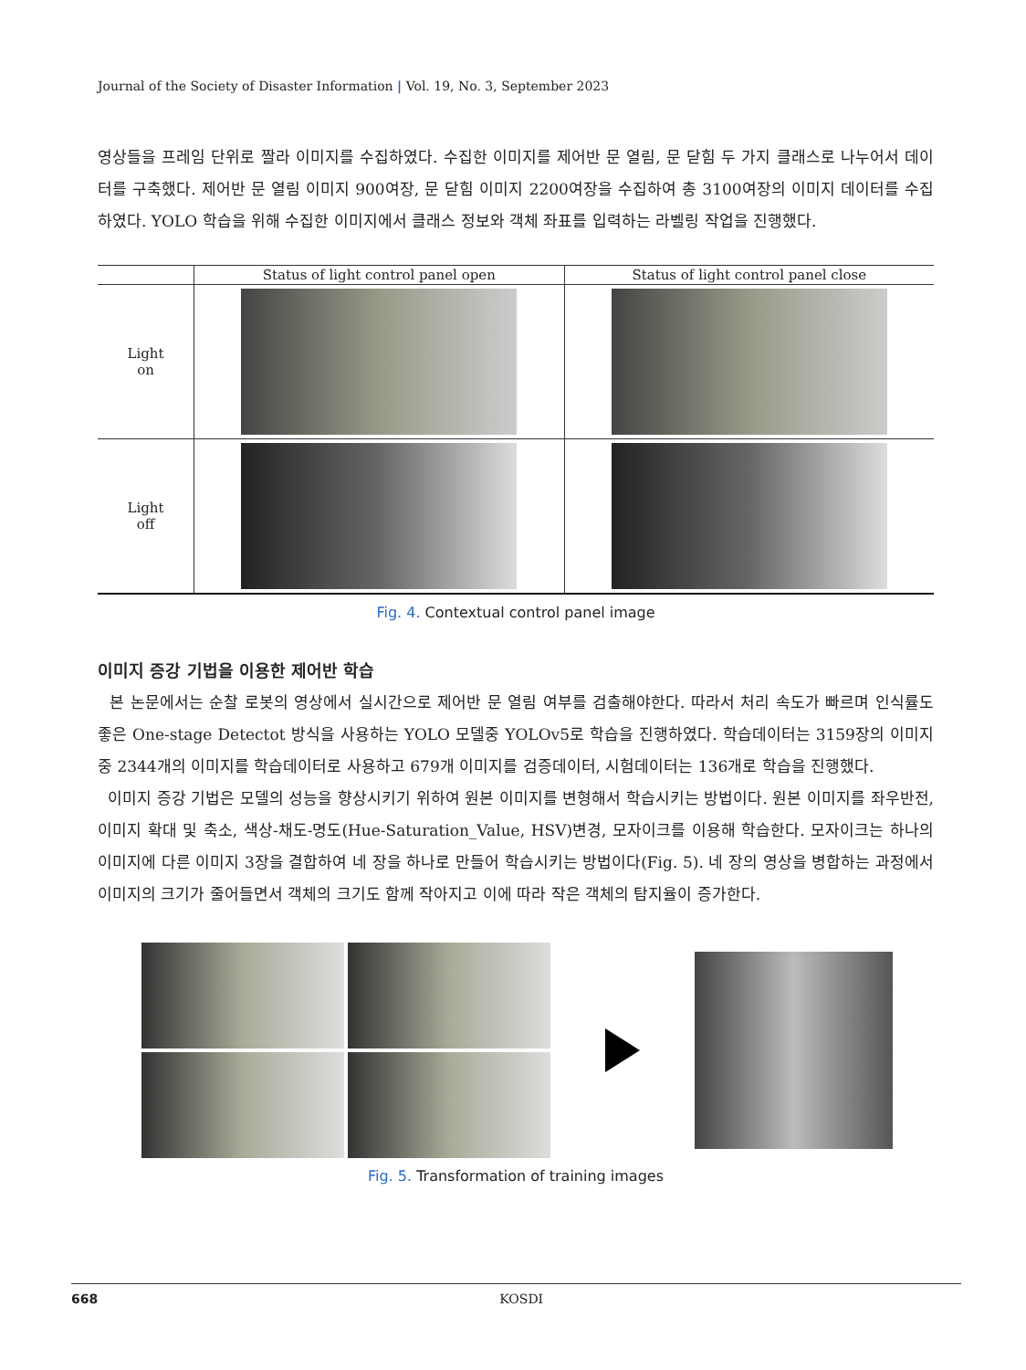Journal of the Society of Disaster Information | Vol. 19, No. 3, September 2023
영상들을 프레임 단위로 짤라 이미지를 수집하였다. 수집한 이미지를 제어반 문 열림, 문 닫힘 두 가지 클래스로 나누어서 데이터를 구축했다. 제어반 문 열림 이미지 900여장, 문 닫힘 이미지 2200여장을 수집하여 총 3100여장의 이미지 데이터를 수집하였다. YOLO 학습을 위해 수집한 이미지에서 클래스 정보와 객체 좌표를 입력하는 라벨링 작업을 진행했다.
| | Status of light control panel open | Status of light control panel close |
| --- | --- | --- |
| Light on | | |
| Light off | | |
Fig. 4. Contextual control panel image
이미지 증강 기법을 이용한 제어반 학습
본 논문에서는 순찰 로봇의 영상에서 실시간으로 제어반 문 열림 여부를 검출해야한다. 따라서 처리 속도가 빠르며 인식률도 좋은 One-stage Detectot 방식을 사용하는 YOLO 모델중 YOLOv5로 학습을 진행하였다. 학습데이터는 3159장의 이미지 중 2344개의 이미지를 학습데이터로 사용하고 679개 이미지를 검증데이터, 시험데이터는 136개로 학습을 진행했다.
이미지 증강 기법은 모델의 성능을 향상시키기 위하여 원본 이미지를 변형해서 학습시키는 방법이다. 원본 이미지를 좌우반전, 이미지 확대 및 축소, 색상-채도-명도(Hue-Saturation_Value, HSV)변경, 모자이크를 이용해 학습한다. 모자이크는 하나의 이미지에 다른 이미지 3장을 결합하여 네 장을 하나로 만들어 학습시키는 방법이다(Fig. 5). 네 장의 영상을 병합하는 과정에서 이미지의 크기가 줄어들면서 객체의 크기도 함께 작아지고 이에 따라 작은 객체의 탐지율이 증가한다.
Fig. 5. Transformation of training images
668 KOSDI